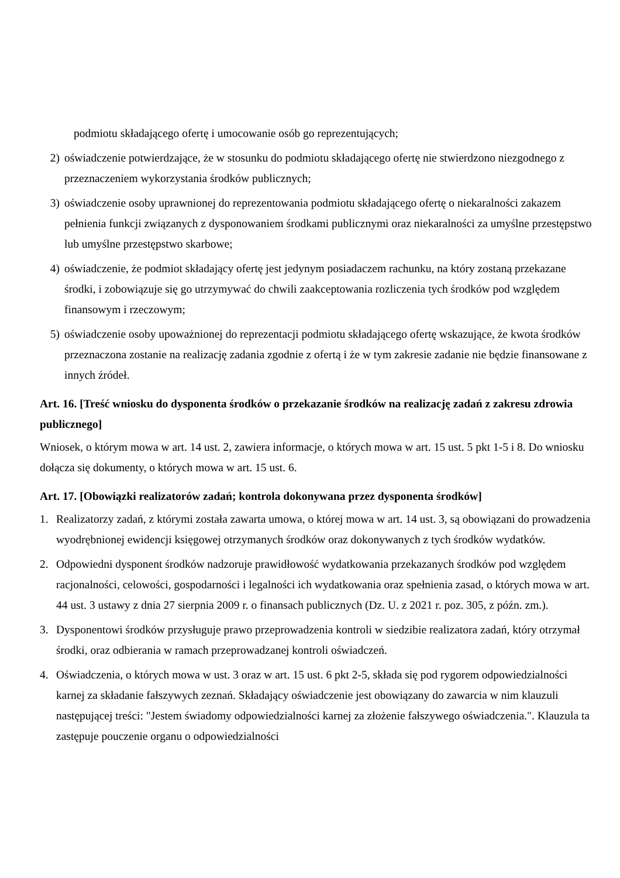podmiotu składającego ofertę i umocowanie osób go reprezentujących;
2) oświadczenie potwierdzające, że w stosunku do podmiotu składającego ofertę nie stwierdzono niezgodnego z przeznaczeniem wykorzystania środków publicznych;
3) oświadczenie osoby uprawnionej do reprezentowania podmiotu składającego ofertę o niekaralności zakazem pełnienia funkcji związanych z dysponowaniem środkami publicznymi oraz niekaralności za umyślne przestępstwo lub umyślne przestępstwo skarbowe;
4) oświadczenie, że podmiot składający ofertę jest jedynym posiadaczem rachunku, na który zostaną przekazane środki, i zobowiązuje się go utrzymywać do chwili zaakceptowania rozliczenia tych środków pod względem finansowym i rzeczowym;
5) oświadczenie osoby upoważnionej do reprezentacji podmiotu składającego ofertę wskazujące, że kwota środków przeznaczona zostanie na realizację zadania zgodnie z ofertą i że w tym zakresie zadanie nie będzie finansowane z innych źródeł.
Art. 16. [Treść wniosku do dysponenta środków o przekazanie środków na realizację zadań z zakresu zdrowia publicznego]
Wniosek, o którym mowa w art. 14 ust. 2, zawiera informacje, o których mowa w art. 15 ust. 5 pkt 1-5 i 8. Do wniosku dołącza się dokumenty, o których mowa w art. 15 ust. 6.
Art. 17. [Obowiązki realizatorów zadań; kontrola dokonywana przez dysponenta środków]
1. Realizatorzy zadań, z którymi została zawarta umowa, o której mowa w art. 14 ust. 3, są obowiązani do prowadzenia wyodrębnionej ewidencji księgowej otrzymanych środków oraz dokonywanych z tych środków wydatków.
2. Odpowiedni dysponent środków nadzoruje prawidłowość wydatkowania przekazanych środków pod względem racjonalności, celowości, gospodarności i legalności ich wydatkowania oraz spełnienia zasad, o których mowa w art. 44 ust. 3 ustawy z dnia 27 sierpnia 2009 r. o finansach publicznych (Dz. U. z 2021 r. poz. 305, z późn. zm.).
3. Dysponentowi środków przysługuje prawo przeprowadzenia kontroli w siedzibie realizatora zadań, który otrzymał środki, oraz odbierania w ramach przeprowadzanej kontroli oświadczeń.
4. Oświadczenia, o których mowa w ust. 3 oraz w art. 15 ust. 6 pkt 2-5, składa się pod rygorem odpowiedzialności karnej za składanie fałszywych zeznań. Składający oświadczenie jest obowiązany do zawarcia w nim klauzuli następującej treści: "Jestem świadomy odpowiedzialności karnej za złożenie fałszywego oświadczenia.". Klauzula ta zastępuje pouczenie organu o odpowiedzialności